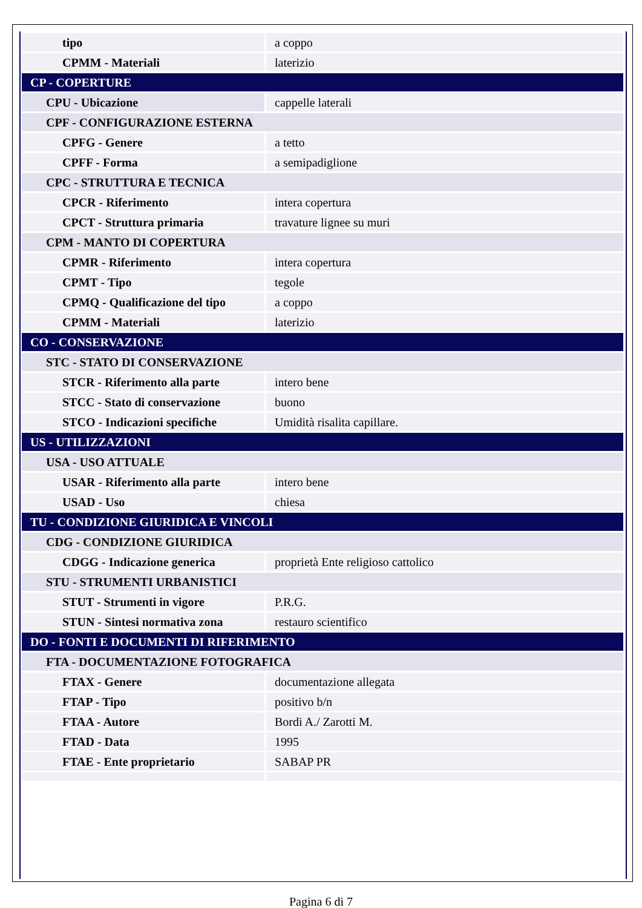| tipo | a coppo |
| CPMM - Materiali | laterizio |
| CP - COPERTURE | |
| CPU - Ubicazione | cappelle laterali |
| CPF - CONFIGURAZIONE ESTERNA | |
| CPFG - Genere | a tetto |
| CPFF - Forma | a semipadiglione |
| CPC - STRUTTURA E TECNICA | |
| CPCR - Riferimento | intera copertura |
| CPCT - Struttura primaria | travature lignee su muri |
| CPM - MANTO DI COPERTURA | |
| CPMR - Riferimento | intera copertura |
| CPMT - Tipo | tegole |
| CPMQ - Qualificazione del tipo | a coppo |
| CPMM - Materiali | laterizio |
| CO - CONSERVAZIONE | |
| STC - STATO DI CONSERVAZIONE | |
| STCR - Riferimento alla parte | intero bene |
| STCC - Stato di conservazione | buono |
| STCO - Indicazioni specifiche | Umidità risalita capillare. |
| US - UTILIZZAZIONI | |
| USA - USO ATTUALE | |
| USAR - Riferimento alla parte | intero bene |
| USAD - Uso | chiesa |
| TU - CONDIZIONE GIURIDICA E VINCOLI | |
| CDG - CONDIZIONE GIURIDICA | |
| CDGG - Indicazione generica | proprietà Ente religioso cattolico |
| STU - STRUMENTI URBANISTICI | |
| STUT - Strumenti in vigore | P.R.G. |
| STUN - Sintesi normativa zona | restauro scientifico |
| DO - FONTI E DOCUMENTI DI RIFERIMENTO | |
| FTA - DOCUMENTAZIONE FOTOGRAFICA | |
| FTAX - Genere | documentazione allegata |
| FTAP - Tipo | positivo b/n |
| FTAA - Autore | Bordi A./ Zarotti M. |
| FTAD - Data | 1995 |
| FTAE - Ente proprietario | SABAP PR |
Pagina 6 di 7